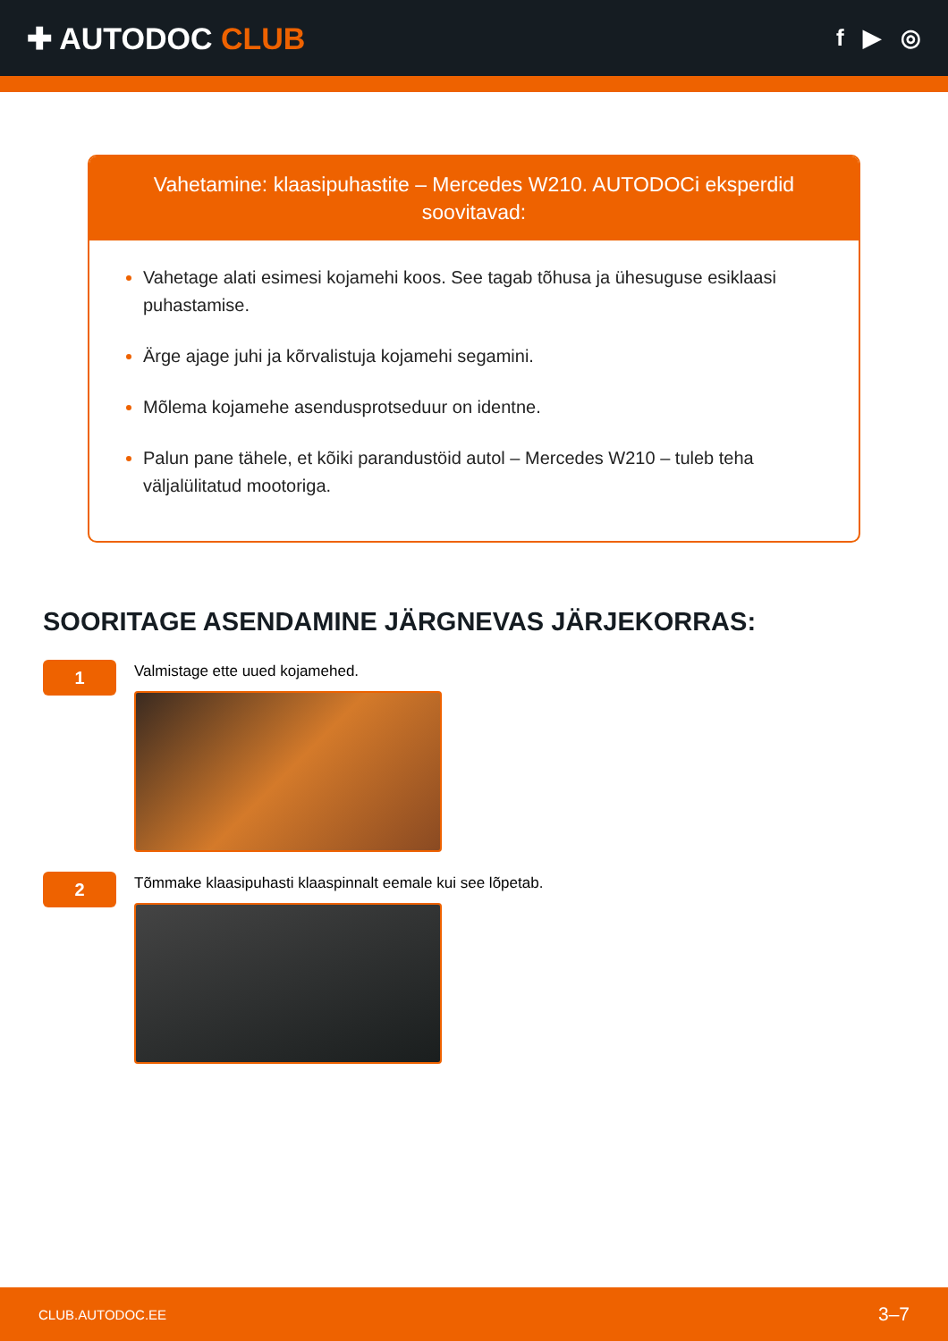✚ AUTODOC CLUB
f ▶ ◎
Vahetamine: klaasipuhastite – Mercedes W210. AUTODOCi eksperdid soovitavad:
Vahetage alati esimesi kojamehi koos. See tagab tõhusa ja ühesuguse esiklaasi puhastamise.
Ärge ajage juhi ja kõrvalistuja kojamehi segamini.
Mõlema kojamehe asendusprotseduur on identne.
Palun pane tähele, et kõiki parandustöid autol – Mercedes W210 – tuleb teha väljalülitatud mootoriga.
SOORITAGE ASENDAMINE JÄRGNEVAS JÄRJEKORRAS:
1
Valmistage ette uued kojamehed.
2
Tõmmake klaasipuhasti klaaspinnalt eemale kui see lõpetab.
CLUB.AUTODOC.EE 3–7